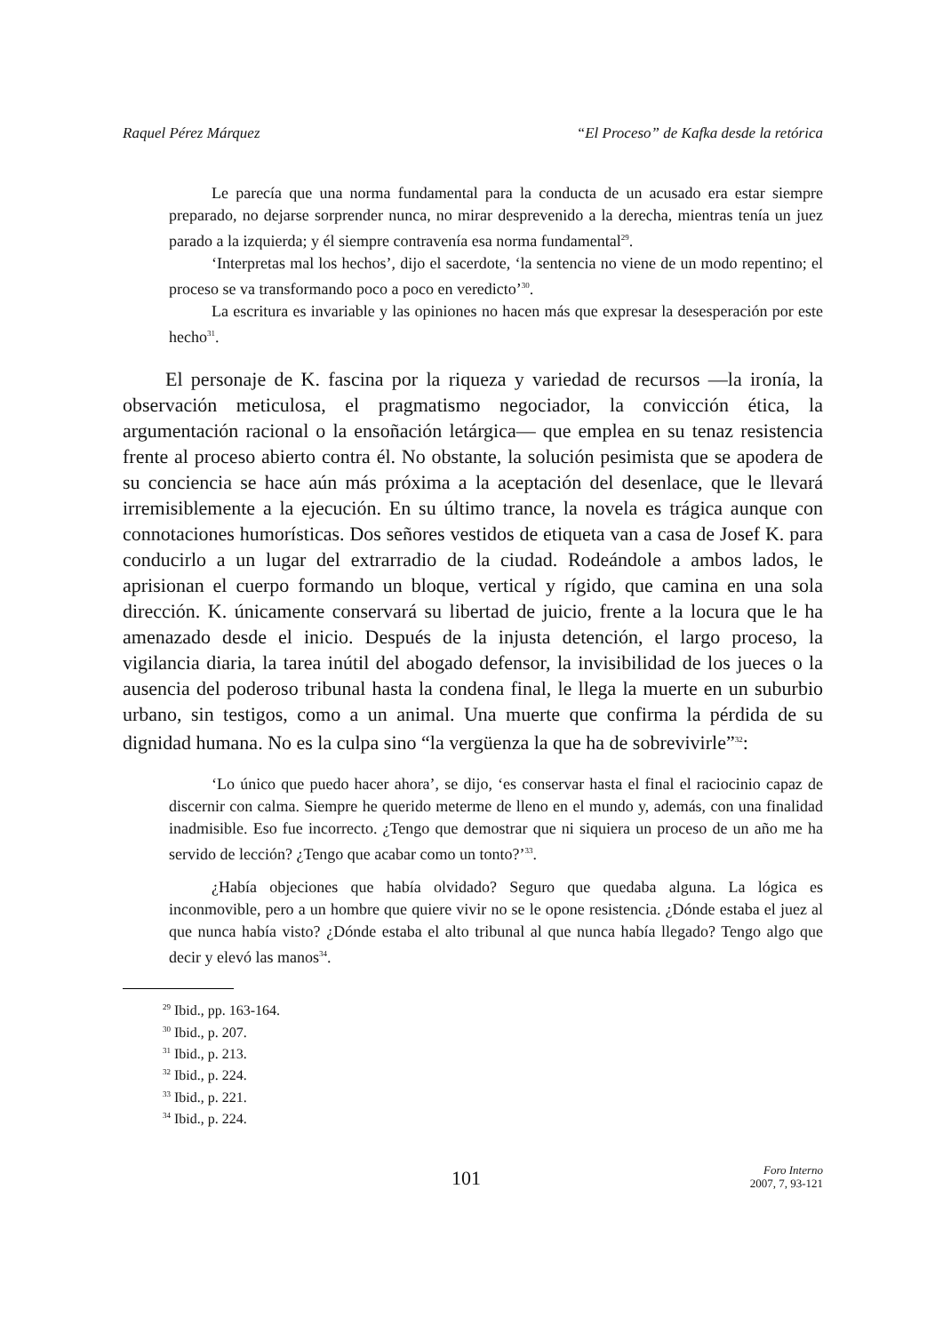Raquel Pérez Márquez “El Proceso” de Kafka desde la retórica
Le parecía que una norma fundamental para la conducta de un acusado era estar siempre preparado, no dejarse sorprender nunca, no mirar desprevenido a la derecha, mientras tenía un juez parado a la izquierda; y él siempre contravenía esa norma fundamental<sup>29</sup>.
‘Interpretas mal los hechos’, dijo el sacerdote, ‘la sentencia no viene de un modo repentino; el proceso se va transformando poco a poco en veredicto’<sup>30</sup>.
La escritura es invariable y las opiniones no hacen más que expresar la desesperación por este hecho<sup>31</sup>.
El personaje de K. fascina por la riqueza y variedad de recursos —la ironía, la observación meticulosa, el pragmatismo negociador, la convicción ética, la argumentación racional o la ensoñación letárgica— que emplea en su tenaz resistencia frente al proceso abierto contra él. No obstante, la solución pesimista que se apodera de su conciencia se hace aún más próxima a la aceptación del desenlace, que le llevará irremisiblemente a la ejecución. En su último trance, la novela es trágica aunque con connotaciones humorísticas. Dos señores vestidos de etiqueta van a casa de Josef K. para conducirlo a un lugar del extrarradio de la ciudad. Rodeándole a ambos lados, le aprisionan el cuerpo formando un bloque, vertical y rígido, que camina en una sola dirección. K. únicamente conservará su libertad de juicio, frente a la locura que le ha amenazado desde el inicio. Después de la injusta detención, el largo proceso, la vigilancia diaria, la tarea inútil del abogado defensor, la invisibilidad de los jueces o la ausencia del poderoso tribunal hasta la condena final, le llega la muerte en un suburbio urbano, sin testigos, como a un animal. Una muerte que confirma la pérdida de su dignidad humana. No es la culpa sino “la vergüenza la que ha de sobrevivirle”<sup>32</sup>:
‘Lo único que puedo hacer ahora’, se dijo, ‘es conservar hasta el final el raciocinio capaz de discernir con calma. Siempre he querido meterme de lleno en el mundo y, además, con una finalidad inadmisible. Eso fue incorrecto. ¿Tengo que demostrar que ni siquiera un proceso de un año me ha servido de lección? ¿Tengo que acabar como un tonto?’<sup>33</sup>.
¿Había objeciones que había olvidado? Seguro que quedaba alguna. La lógica es inconmovible, pero a un hombre que quiere vivir no se le opone resistencia. ¿Dónde estaba el juez al que nunca había visto? ¿Dónde estaba el alto tribunal al que nunca había llegado? Tengo algo que decir y elevó las manos<sup>34</sup>.
<sup>29</sup> Ibid., pp. 163-164.
<sup>30</sup> Ibid., p. 207.
<sup>31</sup> Ibid., p. 213.
<sup>32</sup> Ibid., p. 224.
<sup>33</sup> Ibid., p. 221.
<sup>34</sup> Ibid., p. 224.
101
Foro Interno
2007, 7, 93-121